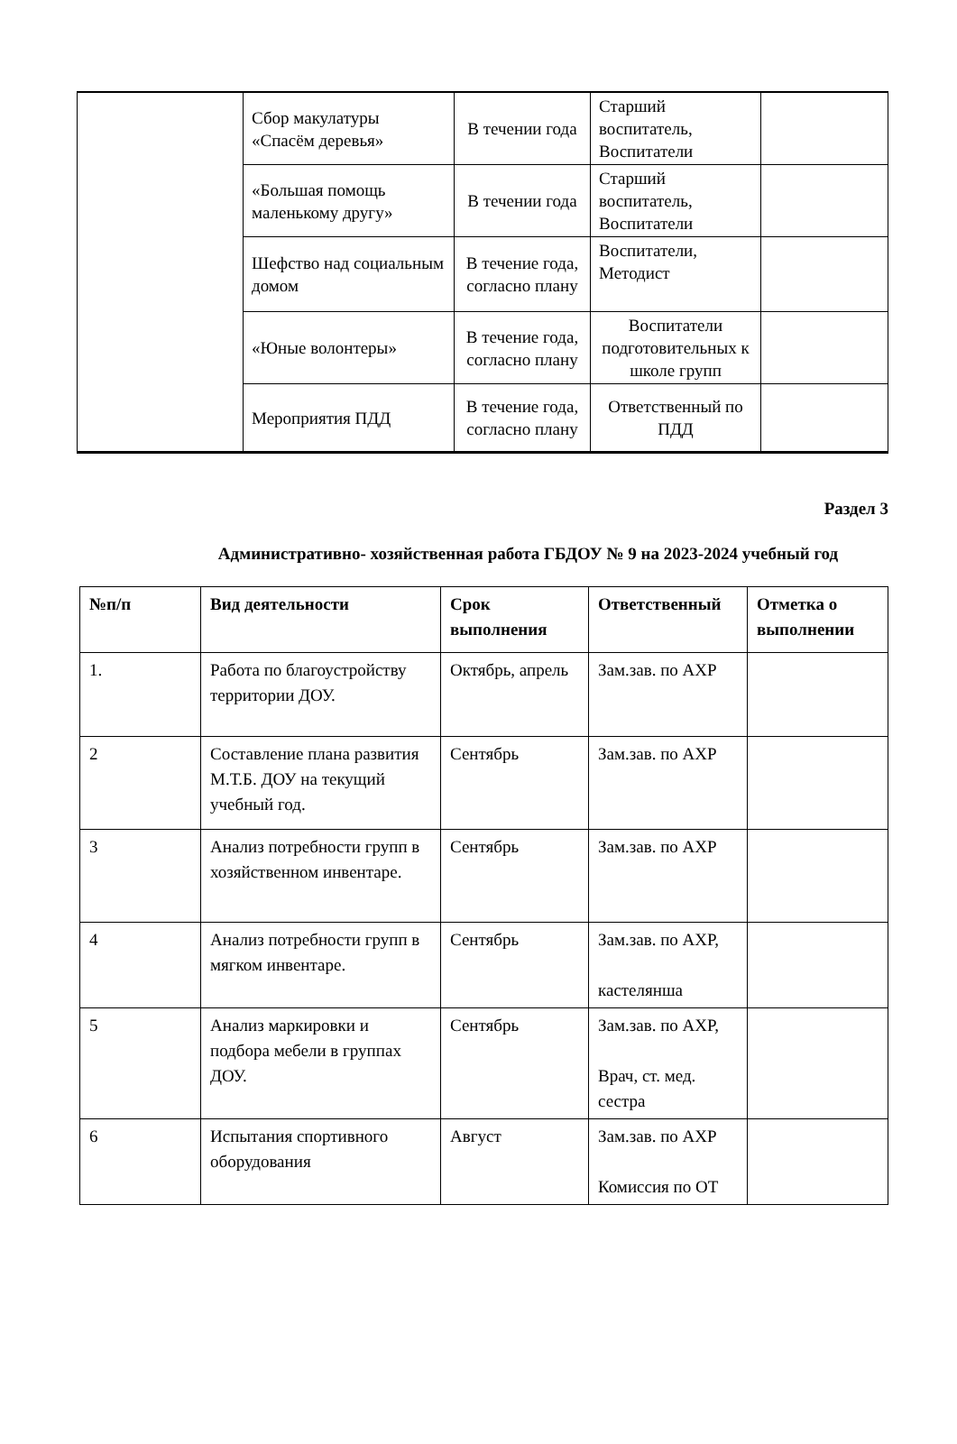| | Сбор макулатуры «Спасём деревья» | В течении года | Старший воспитатель, Воспитатели | |
| | «Большая помощь маленькому другу» | В течении года | Старший воспитатель, Воспитатели | |
| | Шефство над социальным домом | В течение года, согласно плану | Воспитатели, Методист | |
| | «Юные волонтеры» | В течение года, согласно плану | Воспитатели подготовительных к школе групп | |
| | Мероприятия ПДД | В течение года, согласно плану | Ответственный по ПДД | |
Раздел 3
Административно- хозяйственная работа ГБДОУ № 9 на 2023-2024 учебный год
| №п/п | Вид деятельности | Срок выполнения | Ответственный | Отметка о выполнении |
| --- | --- | --- | --- | --- |
| 1. | Работа по благоустройству территории ДОУ. | Октябрь, апрель | Зам.зав. по АХР | |
| 2 | Составление плана развития М.Т.Б. ДОУ на текущий учебный год. | Сентябрь | Зам.зав. по АХР | |
| 3 | Анализ потребности групп в хозяйственном инвентаре. | Сентябрь | Зам.зав. по АХР | |
| 4 | Анализ потребности групп в мягком инвентаре. | Сентябрь | Зам.зав. по АХР, кастелянша | |
| 5 | Анализ маркировки и подбора мебели в группах ДОУ. | Сентябрь | Зам.зав. по АХР, Врач, ст. мед. сестра | |
| 6 | Испытания спортивного оборудования | Август | Зам.зав. по АХР Комиссия по ОТ | |